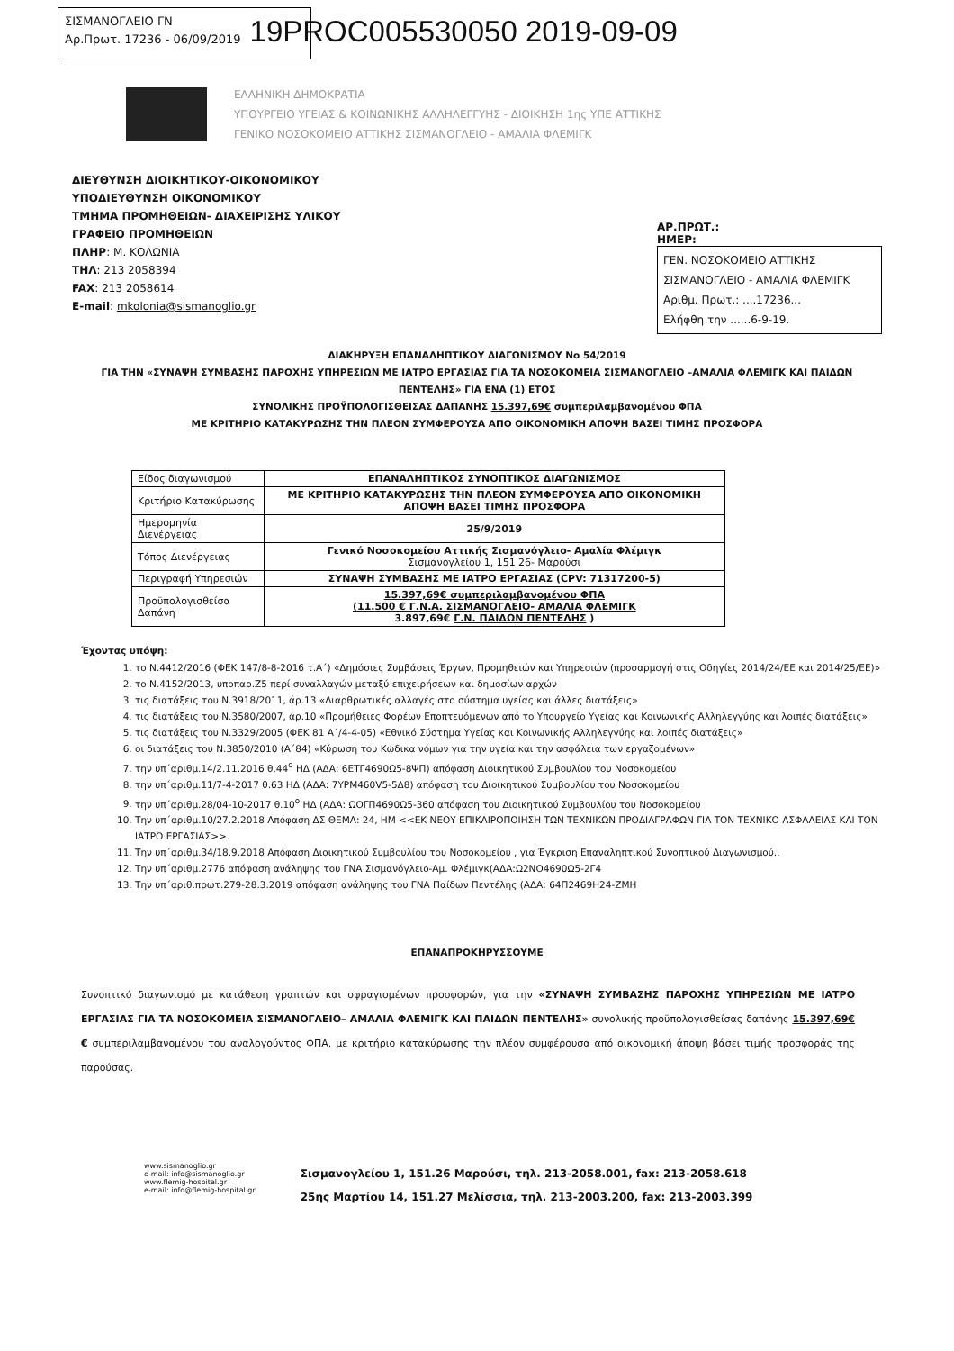ΣΙΣΜΑΝΟΓΛΕΙΟ ΓΝ
Αρ.Πρωτ. 17236 - 06/09/2019
19PROC005530050 2019-09-09
ΕΛΛΗΝΙΚΗ ΔΗΜΟΚΡΑΤΙΑ
ΥΠΟΥΡΓΕΙΟ ΥΓΕΙΑΣ & ΚΟΙΝΩΝΙΚΗΣ ΑΛΛΗΛΕΓΓΥΗΣ - ΔΙΟΙΚΗΣΗ 1ης ΥΠΕ ΑΤΤΙΚΗΣ
ΓΕΝΙΚΟ ΝΟΣΟΚΟΜΕΙΟ ΑΤΤΙΚΗΣ ΣΙΣΜΑΝΟΓΛΕΙΟ - ΑΜΑΛΙΑ ΦΛΕΜΙΓΚ
ΔΙΕΥΘΥΝΣΗ ΔΙΟΙΚΗΤΙΚΟΥ-ΟΙΚΟΝΟΜΙΚΟΥ
ΥΠΟΔΙΕΥΘΥΝΣΗ ΟΙΚΟΝΟΜΙΚΟΥ
ΤΜΗΜΑ ΠΡΟΜΗΘΕΙΩΝ- ΔΙΑΧΕΙΡΙΣΗΣ ΥΛΙΚΟΥ
ΓΡΑΦΕΙΟ ΠΡΟΜΗΘΕΙΩΝ
ΠΛΗΡ: Μ. ΚΟΛΩΝΙΑ
ΤΗΛ: 213 2058394
FAX: 213 2058614
E-mail: mkolonia@sismanoglio.gr
ΑΡ.ΠΡΩΤ.:
ΗΜΕΡ:
ΓΕΝ. ΝΟΣΟΚΟΜΕΙΟ ΑΤΤΙΚΗΣ
ΣΙΣΜΑΝΟΓΛΕΙΟ - ΑΜΑΛΙΑ ΦΛΕΜΙΓΚ
Αριθμ. Πρωτ.: ....17236...
Ελήφθη την ......6-9-19.
ΔΙΑΚΗΡΥΞΗ ΕΠΑΝΑΛΗΠΤΙΚΟΥ ΔΙΑΓΩΝΙΣΜΟΥ Νο 54/2019
ΓΙΑ ΤΗΝ «ΣΥΝΑΨΗ ΣΥΜΒΑΣΗΣ ΠΑΡΟΧΗΣ ΥΠΗΡΕΣΙΩΝ ΜΕ ΙΑΤΡΟ ΕΡΓΑΣΙΑΣ ΓΙΑ ΤΑ ΝΟΣΟΚΟΜΕΙΑ ΣΙΣΜΑΝΟΓΛΕΙΟ –ΑΜΑΛΙΑ ΦΛΕΜΙΓΚ ΚΑΙ ΠΑΙΔΩΝ ΠΕΝΤΕΛΗΣ» ΓΙΑ ΕΝΑ (1) ΕΤΟΣ
ΣΥΝΟΛΙΚΗΣ ΠΡΟΫΠΟΛΟΓΙΣΘΕΙΣΑΣ ΔΑΠΑΝΗΣ 15.397,69€ συμπεριλαμβανομένου ΦΠΑ
ΜΕ ΚΡΙΤΗΡΙΟ ΚΑΤΑΚΥΡΩΣΗΣ ΤΗΝ ΠΛΕΟΝ ΣΥΜΦΕΡΟΥΣΑ ΑΠΟ ΟΙΚΟΝΟΜΙΚΗ ΑΠΟΨΗ ΒΑΣΕΙ ΤΙΜΗΣ ΠΡΟΣΦΟΡΑ
| Είδος διαγωνισμού | ΕΠΑΝΑΛΗΠΤΙΚΟΣ ΣΥΝΟΠΤΙΚΟΣ ΔΙΑΓΩΝΙΣΜΟΣ |
| Κριτήριο Κατακύρωσης | ΜΕ ΚΡΙΤΗΡΙΟ ΚΑΤΑΚΥΡΩΣΗΣ ΤΗΝ ΠΛΕΟΝ ΣΥΜΦΕΡΟΥΣΑ ΑΠΟ ΟΙΚΟΝΟΜΙΚΗ ΑΠΟΨΗ ΒΑΣΕΙ ΤΙΜΗΣ ΠΡΟΣΦΟΡΑ |
| Ημερομηνία Διενέργειας | 25/9/2019 |
| Τόπος Διενέργειας | Γενικό Νοσοκομείου Αττικής Σισμανόγλειο- Αμαλία Φλέμιγκ Σισμανογλείου 1, 151 26- Μαρούσι |
| Περιγραφή Υπηρεσιών | ΣΥΝΑΨΗ ΣΥΜΒΑΣΗΣ ΜΕ ΙΑΤΡΟ ΕΡΓΑΣΙΑΣ (CPV: 71317200-5) |
| Προϋπολογισθείσα Δαπάνη | 15.397,69€ συμπεριλαμβανομένου ΦΠΑ (11.500 € Γ.Ν.Α. ΣΙΣΜΑΝΟΓΛΕΙΟ- ΑΜΑΛΙΑ ΦΛΕΜΙΓΚ 3.897,69€ Γ.Ν. ΠΑΙΔΩΝ ΠΕΝΤΕΛΗΣ ) |
Έχοντας υπόψη:
1. το Ν.4412/2016 (ΦΕΚ 147/8-8-2016 τ.Α΄) «Δημόσιες Συμβάσεις Έργων, Προμηθειών και Υπηρεσιών (προσαρμογή στις Οδηγίες 2014/24/ΕΕ και 2014/25/ΕΕ)»
2. το Ν.4152/2013, υποπαρ.Ζ5 περί συναλλαγών μεταξύ επιχειρήσεων και δημοσίων αρχών
3. τις διατάξεις του Ν.3918/2011, άρ.13 «Διαρθρωτικές αλλαγές στο σύστημα υγείας και άλλες διατάξεις»
4. τις διατάξεις του Ν.3580/2007, άρ.10 «Προμήθειες Φορέων Εποπτευόμενων από το Υπουργείο Υγείας και Κοινωνικής Αλληλεγγύης και λοιπές διατάξεις»
5. τις διατάξεις του Ν.3329/2005 (ΦΕΚ 81 Α΄/4-4-05) «Εθνικό Σύστημα Υγείας και Κοινωνικής Αλληλεγγύης και λοιπές διατάξεις»
6. οι διατάξεις του Ν.3850/2010 (Α΄84) «Κύρωση του Κώδικα νόμων για την υγεία και την ασφάλεια των εργαζομένων»
7. την υπ΄αριθμ.14/2.11.2016 θ.44<sup>ο</sup> ΗΔ (ΑΔΑ: 6ΕΤΓ4690Ω5-8ΨΠ) απόφαση Διοικητικού Συμβουλίου του Νοσοκομείου
8. την υπ΄αριθμ.11/7-4-2017 θ.63 ΗΔ (ΑΔΑ: 7ΥΡΜ460V5-5Δ8) απόφαση του Διοικητικού Συμβουλίου του Νοσοκομείου
9. την υπ΄αριθμ.28/04-10-2017 θ.10<sup>ο</sup> ΗΔ (ΑΔΑ: ΩΟΓΠ4690Ω5-360 απόφαση του Διοικητικού Συμβουλίου του Νοσοκομείου
10. Την υπ΄αριθμ.10/27.2.2018 Απόφαση ΔΣ ΘΕΜΑ: 24, ΗΜ <<ΕΚ ΝΕΟΥ ΕΠΙΚΑΙΡΟΠΟΙΗΣΗ ΤΩΝ ΤΕΧΝΙΚΩΝ ΠΡΟΔΙΑΓΡΑΦΩΝ ΓΙΑ ΤΟΝ ΤΕΧΝΙΚΟ ΑΣΦΑΛΕΙΑΣ ΚΑΙ ΤΟΝ ΙΑΤΡΟ ΕΡΓΑΣΙΑΣ>>.
11. Την υπ΄αριθμ.34/18.9.2018 Απόφαση Διοικητικού Συμβουλίου του Νοσοκομείου , για Έγκριση Επαναληπτικού Συνοπτικού Διαγωνισμού..
12. Την υπ΄αριθμ.2776 απόφαση ανάληψης του ΓΝΑ Σισμανόγλειο-Αμ. Φλέμιγκ(ΑΔΑ:Ω2ΝΟ4690Ω5-2Γ4
13. Την υπ΄αριθ.πρωτ.279-28.3.2019 απόφαση ανάληψης του ΓΝΑ Παίδων Πεντέλης (ΑΔΑ: 64Π2469Η24-ΖΜΗ
ΕΠΑΝΑΠΡΟΚΗΡΥΣΣΟΥΜΕ
Συνοπτικό διαγωνισμό με κατάθεση γραπτών και σφραγισμένων προσφορών, για την «ΣΥΝΑΨΗ ΣΥΜΒΑΣΗΣ ΠΑΡΟΧΗΣ ΥΠΗΡΕΣΙΩΝ ΜΕ ΙΑΤΡΟ ΕΡΓΑΣΙΑΣ ΓΙΑ ΤΑ ΝΟΣΟΚΟΜΕΙΑ ΣΙΣΜΑΝΟΓΛΕΙΟ– ΑΜΑΛΙΑ ΦΛΕΜΙΓΚ ΚΑΙ ΠΑΙΔΩΝ ΠΕΝΤΕΛΗΣ» συνολικής προϋπολογισθείσας δαπάνης 15.397,69€ € συμπεριλαμβανομένου του αναλογούντος ΦΠΑ, με κριτήριο κατακύρωσης την πλέον συμφέρουσα από οικονομική άποψη βάσει τιμής προσφοράς της παρούσας.
www.sismanoglio.gr
e-mail: info@sismanoglio.gr
www.flemig-hospital.gr
e-mail: info@flemig-hospital.gr
Σισμανογλείου 1, 151.26 Μαρούσι, τηλ. 213-2058.001, fax: 213-2058.618
25ης Μαρτίου 14, 151.27 Μελίσσια, τηλ. 213-2003.200, fax: 213-2003.399